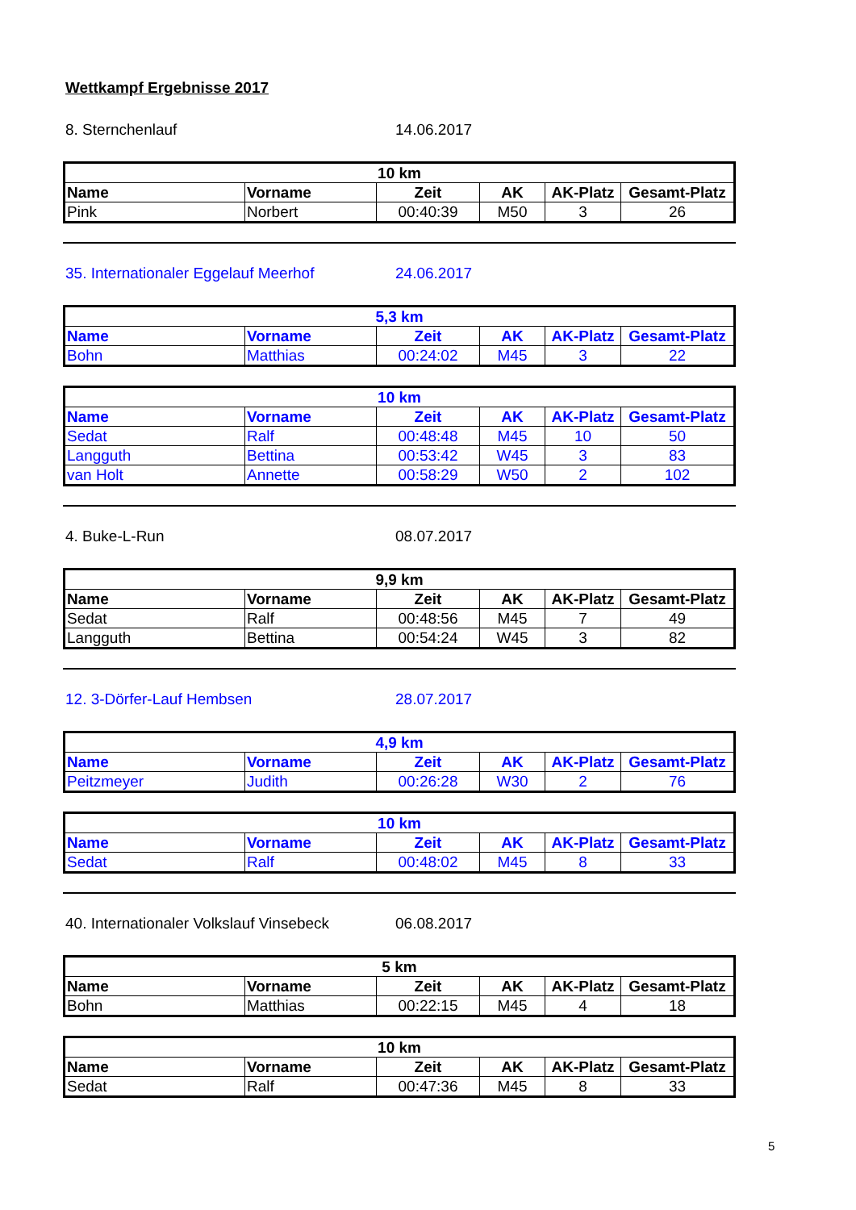Wettkampf Ergebnisse 2017
8. Sternchenlauf 14.06.2017
| 10 km | | | | | |
| --- | --- | --- | --- | --- | --- |
| Name | Vorname | Zeit | AK | AK-Platz | Gesamt-Platz |
| Pink | Norbert | 00:40:39 | M50 | 3 | 26 |
35. Internationaler Eggelauf Meerhof 24.06.2017
| 5,3 km | | | | | |
| --- | --- | --- | --- | --- | --- |
| Name | Vorname | Zeit | AK | AK-Platz | Gesamt-Platz |
| Bohn | Matthias | 00:24:02 | M45 | 3 | 22 |
| 10 km | | | | | |
| --- | --- | --- | --- | --- | --- |
| Name | Vorname | Zeit | AK | AK-Platz | Gesamt-Platz |
| Sedat | Ralf | 00:48:48 | M45 | 10 | 50 |
| Langguth | Bettina | 00:53:42 | W45 | 3 | 83 |
| van Holt | Annette | 00:58:29 | W50 | 2 | 102 |
4. Buke-L-Run 08.07.2017
| 9,9 km | | | | | |
| --- | --- | --- | --- | --- | --- |
| Name | Vorname | Zeit | AK | AK-Platz | Gesamt-Platz |
| Sedat | Ralf | 00:48:56 | M45 | 7 | 49 |
| Langguth | Bettina | 00:54:24 | W45 | 3 | 82 |
12. 3-Dörfer-Lauf Hembsen 28.07.2017
| 4,9 km | | | | | |
| --- | --- | --- | --- | --- | --- |
| Name | Vorname | Zeit | AK | AK-Platz | Gesamt-Platz |
| Peitzmeyer | Judith | 00:26:28 | W30 | 2 | 76 |
| 10 km | | | | | |
| --- | --- | --- | --- | --- | --- |
| Name | Vorname | Zeit | AK | AK-Platz | Gesamt-Platz |
| Sedat | Ralf | 00:48:02 | M45 | 8 | 33 |
40. Internationaler Volkslauf Vinsebeck 06.08.2017
| 5 km | | | | | |
| --- | --- | --- | --- | --- | --- |
| Name | Vorname | Zeit | AK | AK-Platz | Gesamt-Platz |
| Bohn | Matthias | 00:22:15 | M45 | 4 | 18 |
| 10 km | | | | | |
| --- | --- | --- | --- | --- | --- |
| Name | Vorname | Zeit | AK | AK-Platz | Gesamt-Platz |
| Sedat | Ralf | 00:47:36 | M45 | 8 | 33 |
5